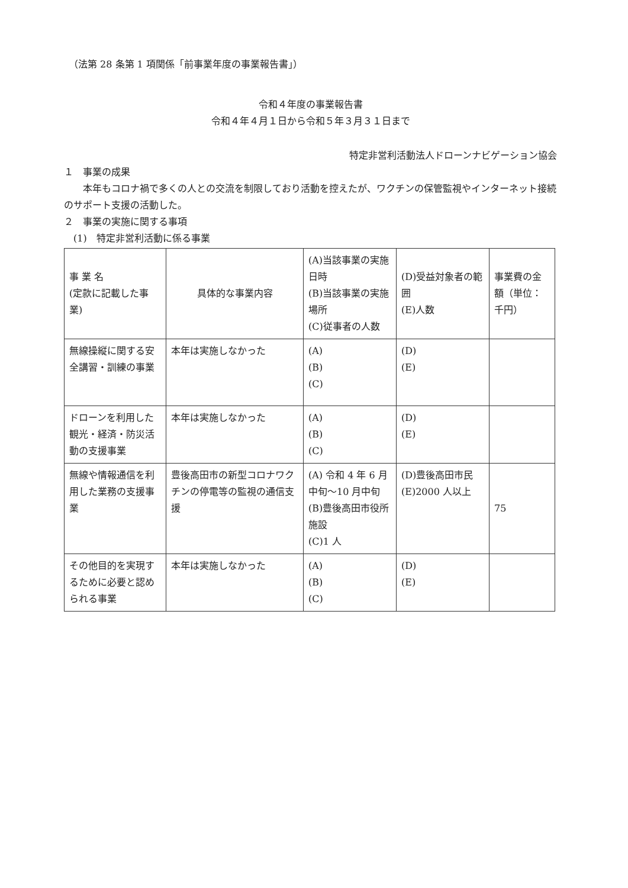（法第 28 条第 1 項関係「前事業年度の事業報告書」）
令和４年度の事業報告書
令和４年４月１日から令和５年３月３１日まで
特定非営利活動法人ドローンナビゲーション協会
１　事業の成果
　　本年もコロナ禍で多くの人との交流を制限しており活動を控えたが、ワクチンの保管監視やインターネット接続のサポート支援の活動した。
２　事業の実施に関する事項
　(1)　特定非営利活動に係る事業
| 事 業 名 (定款に記載した事業) | 具体的な事業内容 | (A)当該事業の実施日時 (B)当該事業の実施場所 (C)従事者の人数 | (D)受益対象者の範囲 (E)人数 | 事業費の金額（単位：千円） |
| 無線操縦に関する安全講習・訓練の事業 | 本年は実施しなかった | (A) (B) (C) | (D) (E) | |
| ドローンを利用した観光・経済・防災活動の支援事業 | 本年は実施しなかった | (A) (B) (C) | (D) (E) | |
| 無線や情報通信を利用した業務の支援事業 | 豊後高田市の新型コロナワクチンの停電等の監視の通信支援 | (A) 令和 4 年 6 月中旬～10 月中旬 (B)豊後高田市役所施設 (C)1 人 | (D)豊後高田市民 (E)2000 人以上 | 75 |
| その他目的を実現するために必要と認められる事業 | 本年は実施しなかった | (A) (B) (C) | (D) (E) | |